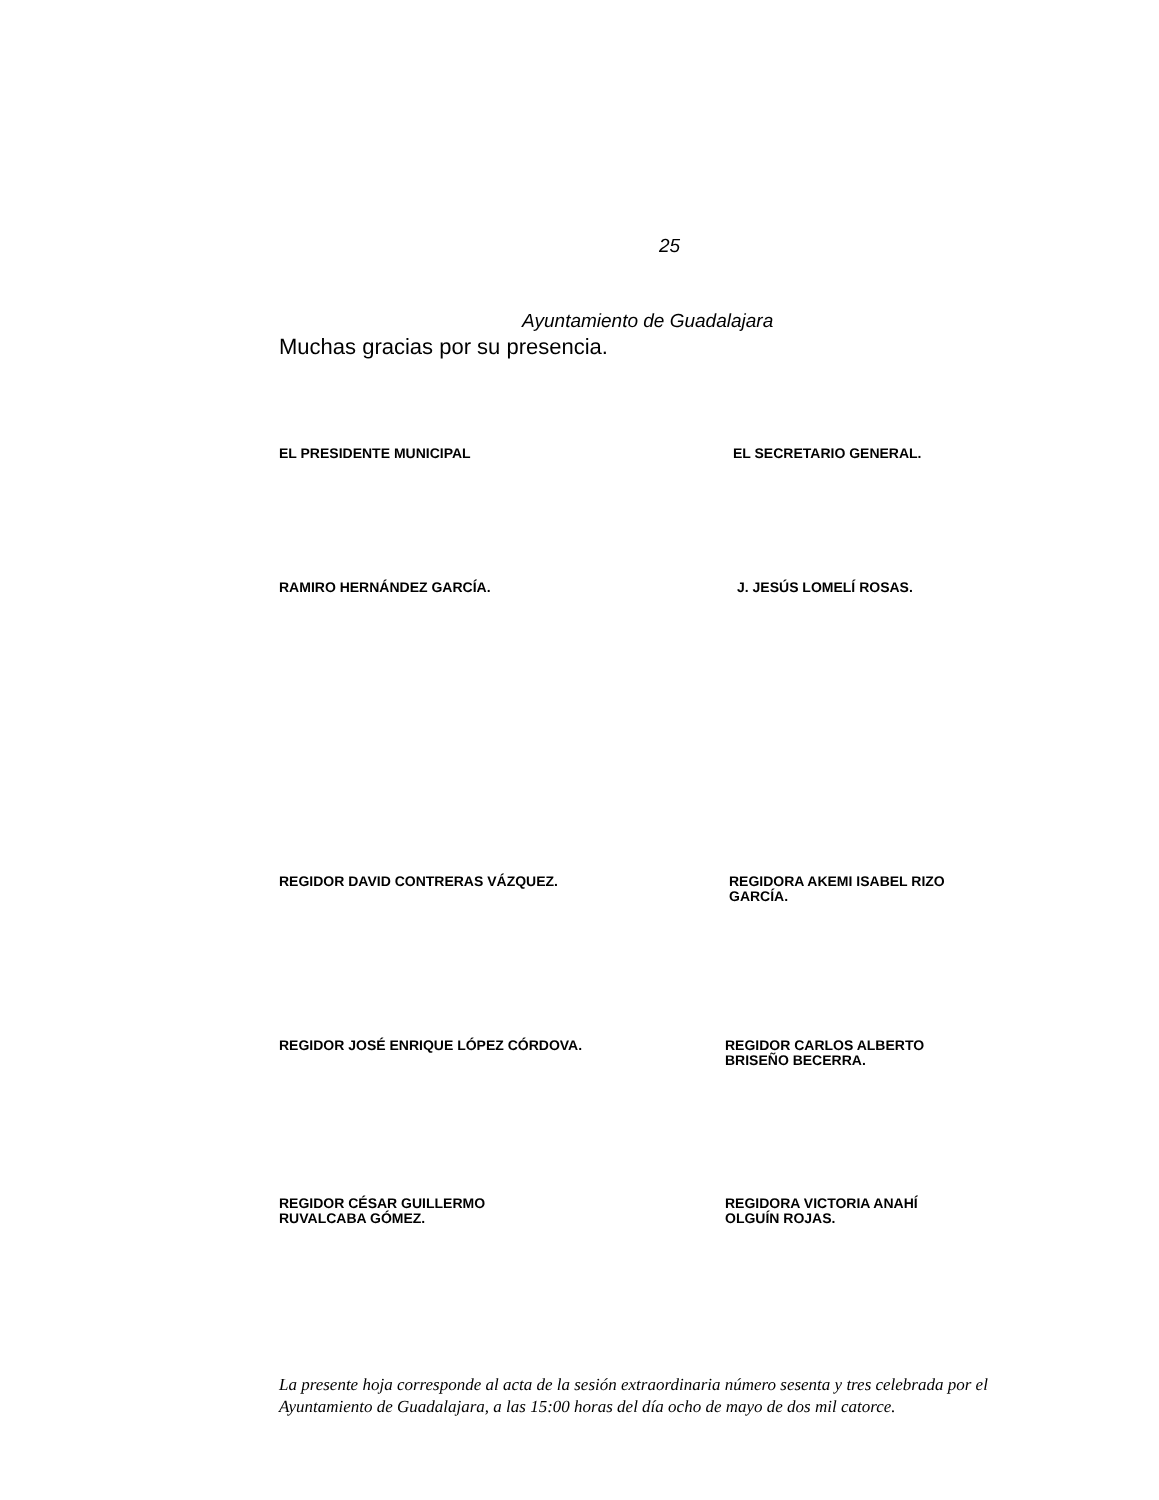25
Ayuntamiento de Guadalajara
Muchas gracias por su presencia.
EL PRESIDENTE MUNICIPAL EL SECRETARIO GENERAL.
RAMIRO HERNÁNDEZ GARCÍA. J. JESÚS LOMELÍ ROSAS.
REGIDOR DAVID CONTRERAS VÁZQUEZ. REGIDORA AKEMI ISABEL RIZO
GARCÍA.
REGIDOR JOSÉ ENRIQUE LÓPEZ CÓRDOVA. REGIDOR CARLOS ALBERTO
BRISEÑO BECERRA.
REGIDOR CÉSAR GUILLERMO
RUVALCABA GÓMEZ.
REGIDORA VICTORIA ANAHÍ
OLGUÍN ROJAS.
La presente hoja corresponde al acta de la sesión extraordinaria número sesenta y tres celebrada por el Ayuntamiento de Guadalajara, a las 15:00 horas del día ocho de mayo de dos mil catorce.